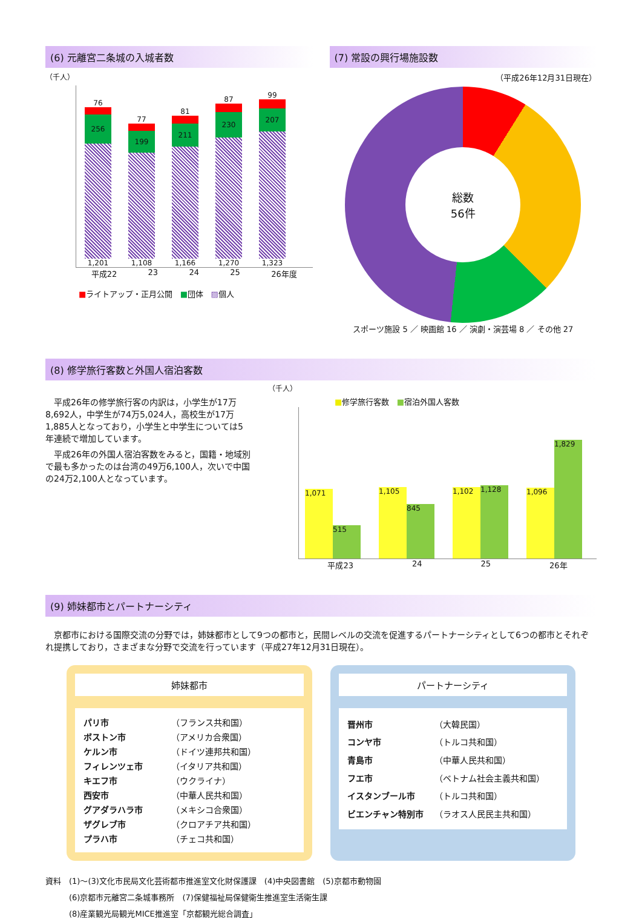(6) 元離宮二条城の入城者数
（千人）
76
256
1,201
77
199
1,108
81
211
1,166
87
230
1,270
99
207
1,323
平成22 23 24 25 26年度
■ライトアップ・正月公開 ■団体 ▨個人
(7) 常設の興行場施設数
（平成26年12月31日現在）
総数
56件
スポーツ施設 5 ／ 映画館 16 ／ 演劇・演芸場 8 ／ その他 27
(8) 修学旅行客数と外国人宿泊客数
　平成26年の修学旅行客の内訳は，小学生が17万8,692人，中学生が74万5,024人，高校生が17万1,885人となっており，小学生と中学生については5年連続で増加しています。
　平成26年の外国人宿泊客数をみると，国籍・地域別で最も多かったのは台湾の49万6,100人，次いで中国の24万2,100人となっています。
（千人）
■修学旅行客数 ■宿泊外国人客数
1,071
515
1,105
845
1,102
1,128
1,096
1,829
平成23 24 25 26年
(9) 姉妹都市とパートナーシティ
　京都市における国際交流の分野では，姉妹都市として9つの都市と，民間レベルの交流を促進するパートナーシティとして6つの都市とそれぞれ提携しており，さまざまな分野で交流を行っています（平成27年12月31日現在）。
姉妹都市
| パリ市 | （フランス共和国） |
| ボストン市 | （アメリカ合衆国） |
| ケルン市 | （ドイツ連邦共和国） |
| フィレンツェ市 | （イタリア共和国） |
| キエフ市 | （ウクライナ） |
| 西安市 | （中華人民共和国） |
| グアダラハラ市 | （メキシコ合衆国） |
| ザグレブ市 | （クロアチア共和国） |
| プラハ市 | （チェコ共和国） |
パートナーシティ
| 晋州市 | （大韓民国） |
| コンヤ市 | （トルコ共和国） |
| 青島市 | （中華人民共和国） |
| フエ市 | （ベトナム社会主義共和国） |
| イスタンブール市 | （トルコ共和国） |
| ビエンチャン特別市 | （ラオス人民民主共和国） |
資料　(1)～(3)文化市民局文化芸術都市推進室文化財保護課　(4)中央図書館　(5)京都市動物園
　　　(6)京都市元離宮二条城事務所　(7)保健福祉局保健衛生推進室生活衛生課
　　　(8)産業観光局観光MICE推進室「京都観光総合調査」